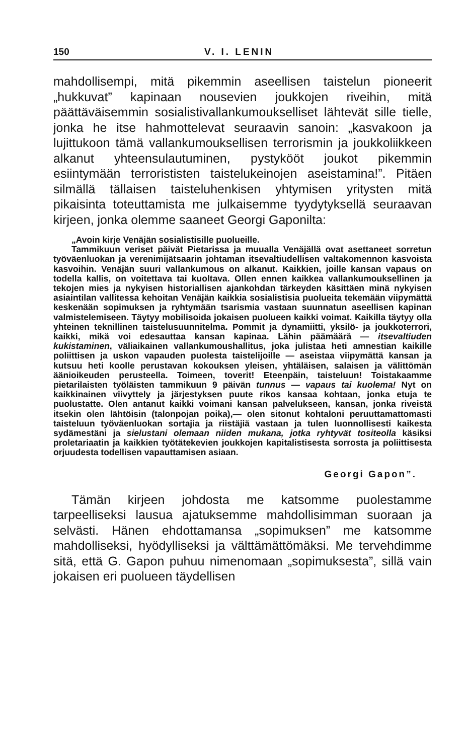150 V. I. LENIN
mahdollisempi, mitä pikemmin aseellisen taistelun pioneerit „hukkuvat” kapinaan nousevien joukkojen riveihin, mitä päättäväisemmin sosialistivallankumoukselliset lähtevät sille tielle, jonka he itse hahmottelevat seuraavin sanoin: „kasvakoon ja lujittukoon tämä vallankumouksellisen terrorismin ja joukkoliikkeen alkanut yhteensulautuminen, pystykööt joukot pikemmin esiintymään terrorististen taistelukeinojen aseistamina!”. Pitäen silmällä tällaisen taisteluhenkisen yhtymisen yritysten mitä pikaisinta toteuttamista me julkaisemme tyydytyksellä seuraavan kirjeen, jonka olemme saaneet Georgi Gaponilta:
„Avoin kirje Venäjän sosialistisille puolueille.
Tammikuun veriset päivät Pietarissa ja muualla Venäjällä ovat asettaneet sorretun työväenluokan ja verenimijätsaarin johtaman itsevaltiudellisen valtakomennon kasvoista kasvoihin. Venäjän suuri vallankumous on alkanut. Kaikkien, joille kansan vapaus on todella kallis, on voitettava tai kuoltava. Ollen ennen kaikkea vallankumouksellinen ja tekojen mies ja nykyisen historiallisen ajankohdan tärkeyden käsittäen minä nykyisen asiaintilan vallitessa kehoitan Venäjän kaikkia sosialistisia puolueita tekemään viipymättä keskenään sopimuksen ja ryhtymään tsarismia vastaan suunnatun aseellisen kapinan valmistelemiseen. Täytyy mobilisoida jokaisen puolueen kaikki voimat. Kaikilla täytyy olla yhteinen teknillinen taistelusuunnitelma. Pommit ja dynamiitti, yksilö- ja joukkoterrori, kaikki, mikä voi edesauttaa kansan kapinaa. Lähin päämäärä — itsevaltiuden kukistaminen, väliaikainen vallankumoushallitus, joka julistaa heti amnestian kaikille poliittisen ja uskon vapauden puolesta taistelijoille — aseistaa viipymättä kansan ja kutsuu heti koolle perustavan kokouksen yleisen, yhtäläisen, salaisen ja välittömän äänioikeuden perusteella. Toimeen, toverit! Eteenpäin, taisteluun! Toistakaamme pietarilaisten työläisten tammikuun 9 päivän tunnus — vapaus tai kuolema! Nyt on kaikkinainen viivyttely ja järjestyksen puute rikos kansaa kohtaan, jonka etuja te puolustatte. Olen antanut kaikki voimani kansan palvelukseen, kansan, jonka riveistä itsekin olen lähtöisin (talonpojan poika),— olen sitonut kohtaloni peruuttamattomasti taisteluun työväenluokan sortajia ja riistäjiä vastaan ja tulen luonnollisesti kaikesta sydämestäni ja sielustani olemaan niiden mukana, jotka ryhtyvät tositeolla käsiksi proletariaatin ja kaikkien työtätekevien joukkojen kapitalistisesta sorrosta ja poliittisesta orjuudesta todellisen vapauttamisen asiaan.
Georgi Gapon”.
Tämän kirjeen johdosta me katsomme puolestamme tarpeelliseksi lausua ajatuksemme mahdollisimman suoraan ja selvästi. Hänen ehdottamansa „sopimuksen” me katsomme mahdolliseksi, hyödylliseksi ja välttämättömäksi. Me tervehdimme sitä, että G. Gapon puhuu nimenomaan „sopimuksesta”, sillä vain jokaisen eri puolueen täydellisen